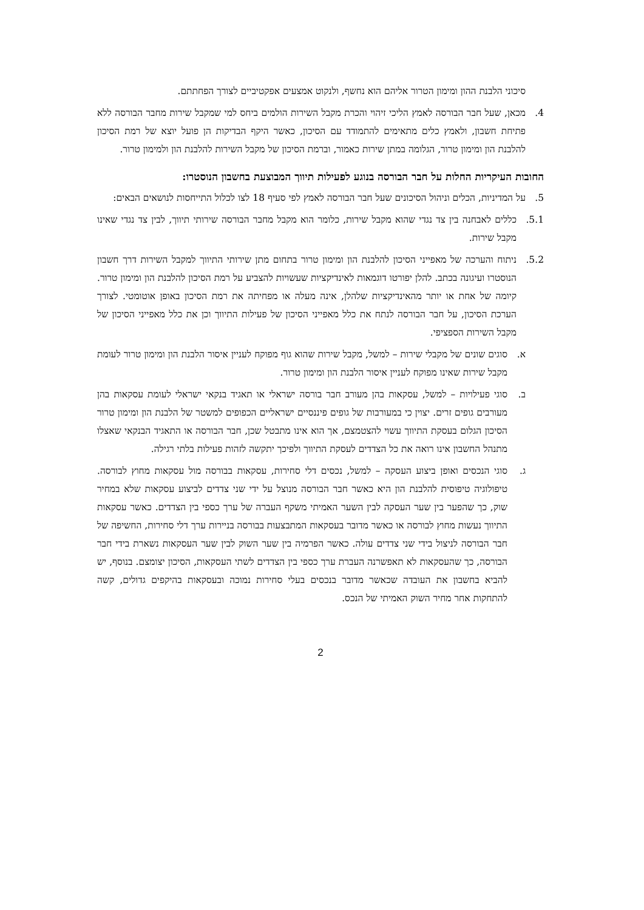סיכוני הלבנת ההון ומימון הטרור אליהם הוא נחשף, ולנקוט אמצעים אפקטיביים לצורך הפחתתם.
4. מכאן, שעל חבר הבורסה לאמץ הליכי זיהוי והכרת מקבל השירות הולמים ביחס למי שמקבל שירות מחבר הבורסה ללא פתיחת חשבון, ולאמץ כלים מתאימים להתמודד עם הסיכון, כאשר היקף הבדיקות הן פועל יוצא של רמת הסיכון להלבנת הון ומימון טרור, הגלומה במתן שירות כאמור, וברמת הסיכון של מקבל השירות להלבנת הון ולמימון טרור.
החובות העיקריות החלות על חבר הבורסה בנוגע לפעילות תיווך המבוצעת בחשבון הנוסטרו:
5. על המדיניות, הכלים וניהול הסיכונים שעל חבר הבורסה לאמץ לפי סעיף 18 לצו לכלול התייחסות לנושאים הבאים:
5.1. כללים לאבחנה בין צד נגדי שהוא מקבל שירות, כלומר הוא מקבל מחבר הבורסה שירותי תיווך, לבין צד נגדי שאינו מקבל שירות.
5.2. ניתוח והערכה של מאפייני הסיכון להלבנת הון ומימון טרור בתחום מתן שירותי התיווך למקבל השירות דרך חשבון הנוסטרו ועיגונה בכתב. להלן יפורטו דוגמאות לאינדיקציות שעשויות להצביע על רמת הסיכון להלבנת הון ומימון טרור. קיומה של אחת או יותר מהאינדיקציות שלהלן, אינה מעלה או מפחיתה את רמת הסיכון באופן אוטומטי. לצורך הערכת הסיכון, על חבר הבורסה לנתח את כלל מאפייני הסיכון של פעילות התיווך וכן את כלל מאפייני הסיכון של מקבל השירות הספציפי.
א. סוגים שונים של מקבלי שירות – למשל, מקבל שירות שהוא גוף מפוקח לעניין איסור הלבנת הון ומימון טרור לעומת מקבל שירות שאינו מפוקח לעניין איסור הלבנת הון ומימון טרור.
ב. סוגי פעילויות – למשל, עסקאות בהן מעורב חבר בורסה ישראלי או תאגיד בנקאי ישראלי לעומת עסקאות בהן מעורבים גופים זרים. יצוין כי במעורבות של גופים פיננסיים ישראליים הכפופים למשטר של הלבנת הון ומימון טרור הסיכון הגלום בעסקת התיווך עשוי להצטמצם, אך הוא אינו מתבטל שכן, חבר הבורסה או התאגיד הבנקאי שאצלו מתנהל החשבון אינו רואה את כל הצדדים לעסקת התיווך ולפיכך יתקשה לזהות פעילות בלתי רגילה.
ג. סוגי הנכסים ואופן ביצוע העסקה – למשל, נכסים דלי סחירות, עסקאות בבורסה מול עסקאות מחוץ לבורסה. טיפולוגיה טיפוסית להלבנת הון היא כאשר חבר הבורסה מנוצל על ידי שני צדדים לביצוע עסקאות שלא במחיר שוק, כך שהפער בין שער העסקה לבין השער האמיתי משקף העברה של ערך כספי בין הצדדים. כאשר עסקאות התיווך נעשות מחוץ לבורסה או כאשר מדובר בעסקאות המתבצעות בבורסה בניירות ערך דלי סחירות, החשיפה של חבר הבורסה לניצול בידי שני צדדים עולה. כאשר הפרמיה בין שער השוק לבין שער העסקאות נשארת בידי חבר הבורסה, כך שהעסקאות לא תאפשרנה העברת ערך כספי בין הצדדים לשתי העסקאות, הסיכון יצומצם. בנוסף, יש להביא בחשבון את העובדה שכאשר מדובר בנכסים בעלי סחירות נמוכה ובעסקאות בהיקפים גדולים, קשה להתחקות אחר מחיר השוק האמיתי של הנכס.
2